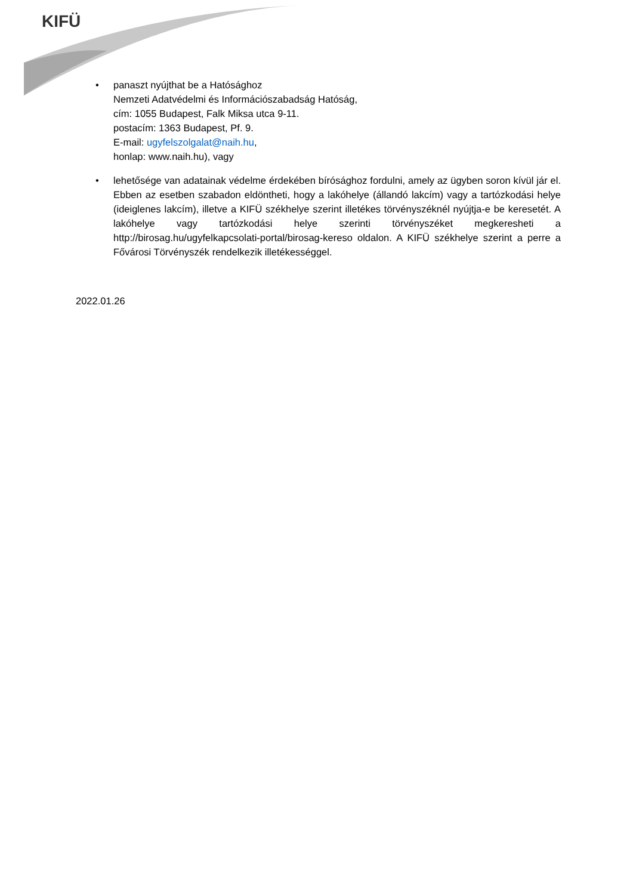KIFÜ
• panaszt nyújthat be a Hatósághoz
Nemzeti Adatvédelmi és Információszabadság Hatóság,
cím: 1055 Budapest, Falk Miksa utca 9-11.
postacím: 1363 Budapest, Pf. 9.
E-mail: ugyfelszolgalat@naih.hu,
honlap: www.naih.hu), vagy
• lehetősége van adatainak védelme érdekében bírósághoz fordulni, amely az ügyben soron kívül jár el. Ebben az esetben szabadon eldöntheti, hogy a lakóhelye (állandó lakcím) vagy a tartózkodási helye (ideiglenes lakcím), illetve a KIFÜ székhelye szerint illetékes törvényszéknél nyújtja-e be keresetét. A lakóhelye vagy tartózkodási helye szerinti törvényszéket megkeresheti a http://birosag.hu/ugyfelkapcsolati-portal/birosag-kereso oldalon. A KIFÜ székhelye szerint a perre a Fővárosi Törvényszék rendelkezik illetékességgel.
2022.01.26